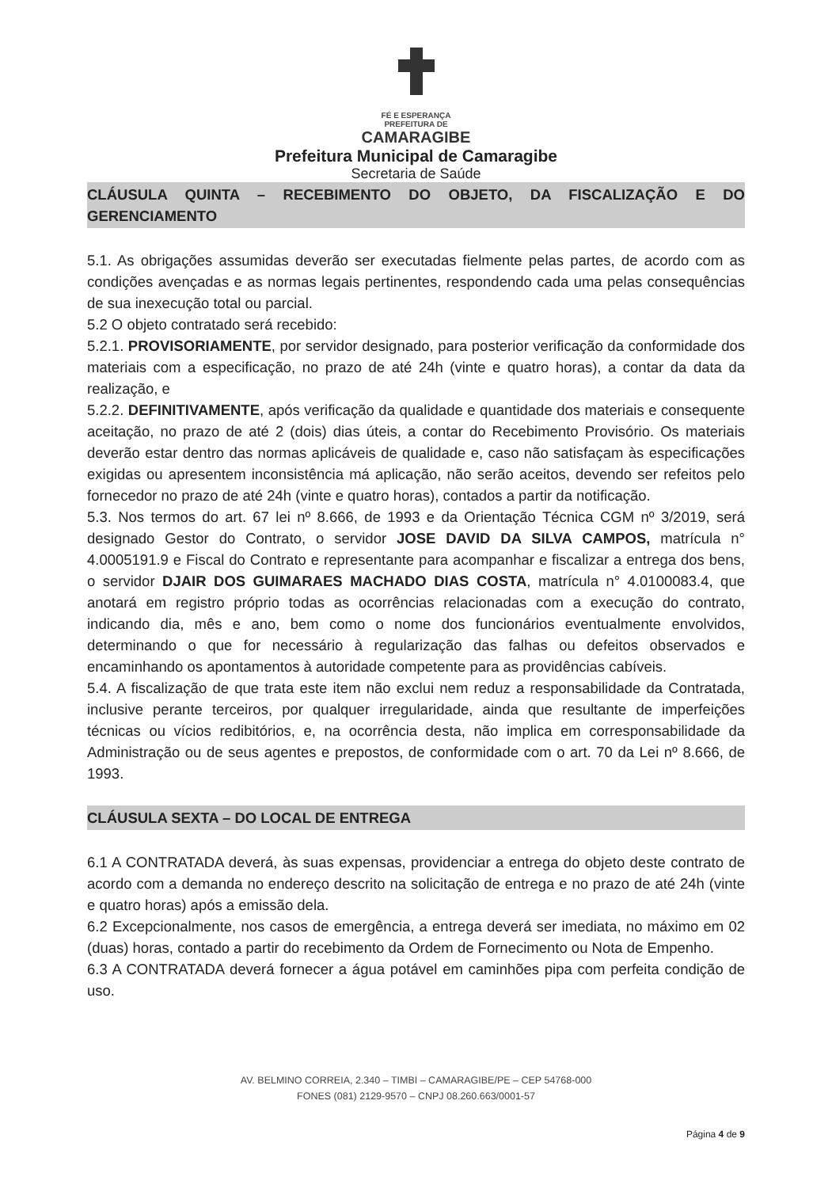FÉ E ESPERANÇA
PREFEITURA DE
CAMARAGIBE
Prefeitura Municipal de Camaragibe
Secretaria de Saúde
CLÁUSULA QUINTA – RECEBIMENTO DO OBJETO, DA FISCALIZAÇÃO E DO GERENCIAMENTO
5.1. As obrigações assumidas deverão ser executadas fielmente pelas partes, de acordo com as condições avençadas e as normas legais pertinentes, respondendo cada uma pelas consequências de sua inexecução total ou parcial.
5.2 O objeto contratado será recebido:
5.2.1. PROVISORIAMENTE, por servidor designado, para posterior verificação da conformidade dos materiais com a especificação, no prazo de até 24h (vinte e quatro horas), a contar da data da realização, e
5.2.2. DEFINITIVAMENTE, após verificação da qualidade e quantidade dos materiais e consequente aceitação, no prazo de até 2 (dois) dias úteis, a contar do Recebimento Provisório. Os materiais deverão estar dentro das normas aplicáveis de qualidade e, caso não satisfaçam às especificações exigidas ou apresentem inconsistência má aplicação, não serão aceitos, devendo ser refeitos pelo fornecedor no prazo de até 24h (vinte e quatro horas), contados a partir da notificação.
5.3. Nos termos do art. 67 lei nº 8.666, de 1993 e da Orientação Técnica CGM nº 3/2019, será designado Gestor do Contrato, o servidor JOSE DAVID DA SILVA CAMPOS, matrícula n° 4.0005191.9 e Fiscal do Contrato e representante para acompanhar e fiscalizar a entrega dos bens, o servidor DJAIR DOS GUIMARAES MACHADO DIAS COSTA, matrícula n° 4.0100083.4, que anotará em registro próprio todas as ocorrências relacionadas com a execução do contrato, indicando dia, mês e ano, bem como o nome dos funcionários eventualmente envolvidos, determinando o que for necessário à regularização das falhas ou defeitos observados e encaminhando os apontamentos à autoridade competente para as providências cabíveis.
5.4. A fiscalização de que trata este item não exclui nem reduz a responsabilidade da Contratada, inclusive perante terceiros, por qualquer irregularidade, ainda que resultante de imperfeições técnicas ou vícios redibitórios, e, na ocorrência desta, não implica em corresponsabilidade da Administração ou de seus agentes e prepostos, de conformidade com o art. 70 da Lei nº 8.666, de 1993.
CLÁUSULA SEXTA – DO LOCAL DE ENTREGA
6.1 A CONTRATADA deverá, às suas expensas, providenciar a entrega do objeto deste contrato de acordo com a demanda no endereço descrito na solicitação de entrega e no prazo de até 24h (vinte e quatro horas) após a emissão dela.
6.2 Excepcionalmente, nos casos de emergência, a entrega deverá ser imediata, no máximo em 02 (duas) horas, contado a partir do recebimento da Ordem de Fornecimento ou Nota de Empenho.
6.3 A CONTRATADA deverá fornecer a água potável em caminhões pipa com perfeita condição de uso.
AV. BELMINO CORREIA, 2.340 – TIMBI – CAMARAGIBE/PE – CEP 54768-000
FONES (081) 2129-9570 – CNPJ 08.260.663/0001-57
Página 4 de 9